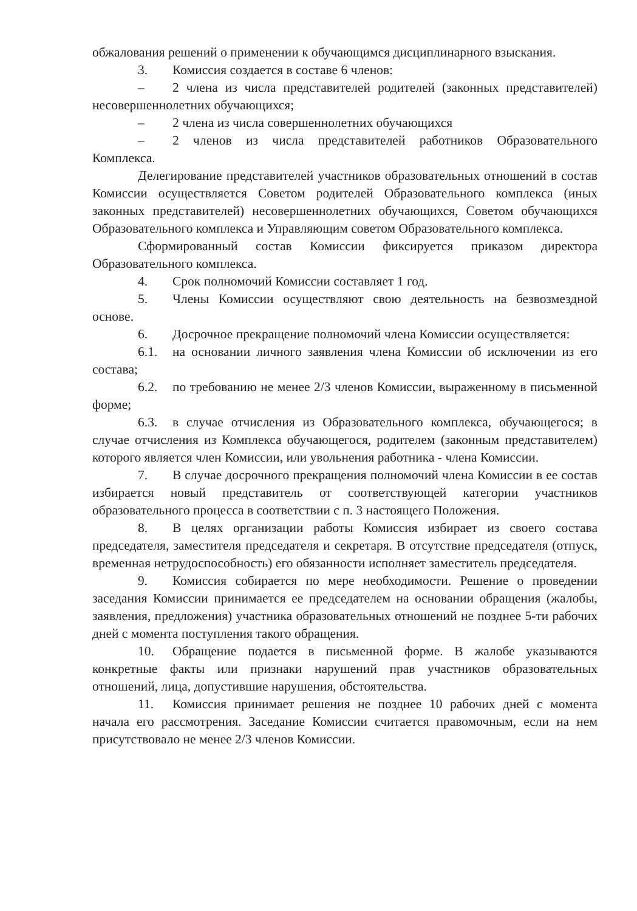обжалования решений о применении к обучающимся дисциплинарного взыскания.
3. Комиссия создается в составе 6 членов:
– 2 члена из числа представителей родителей (законных представителей) несовершеннолетних обучающихся;
– 2 члена из числа совершеннолетних обучающихся
– 2 членов из числа представителей работников Образовательного Комплекса.
Делегирование представителей участников образовательных отношений в состав Комиссии осуществляется Советом родителей Образовательного комплекса (иных законных представителей) несовершеннолетних обучающихся, Советом обучающихся Образовательного комплекса и Управляющим советом Образовательного комплекса.
Сформированный состав Комиссии фиксируется приказом директора Образовательного комплекса.
4. Срок полномочий Комиссии составляет 1 год.
5. Члены Комиссии осуществляют свою деятельность на безвозмездной основе.
6. Досрочное прекращение полномочий члена Комиссии осуществляется:
6.1. на основании личного заявления члена Комиссии об исключении из его состава;
6.2. по требованию не менее 2/3 членов Комиссии, выраженному в письменной форме;
6.3. в случае отчисления из Образовательного комплекса, обучающегося; в случае отчисления из Комплекса обучающегося, родителем (законным представителем) которого является член Комиссии, или увольнения работника - члена Комиссии.
7. В случае досрочного прекращения полномочий члена Комиссии в ее состав избирается новый представитель от соответствующей категории участников образовательного процесса в соответствии с п. 3 настоящего Положения.
8. В целях организации работы Комиссия избирает из своего состава председателя, заместителя председателя и секретаря. В отсутствие председателя (отпуск, временная нетрудоспособность) его обязанности исполняет заместитель председателя.
9. Комиссия собирается по мере необходимости. Решение о проведении заседания Комиссии принимается ее председателем на основании обращения (жалобы, заявления, предложения) участника образовательных отношений не позднее 5-ти рабочих дней с момента поступления такого обращения.
10. Обращение подается в письменной форме. В жалобе указываются конкретные факты или признаки нарушений прав участников образовательных отношений, лица, допустившие нарушения, обстоятельства.
11. Комиссия принимает решения не позднее 10 рабочих дней с момента начала его рассмотрения. Заседание Комиссии считается правомочным, если на нем присутствовало не менее 2/3 членов Комиссии.